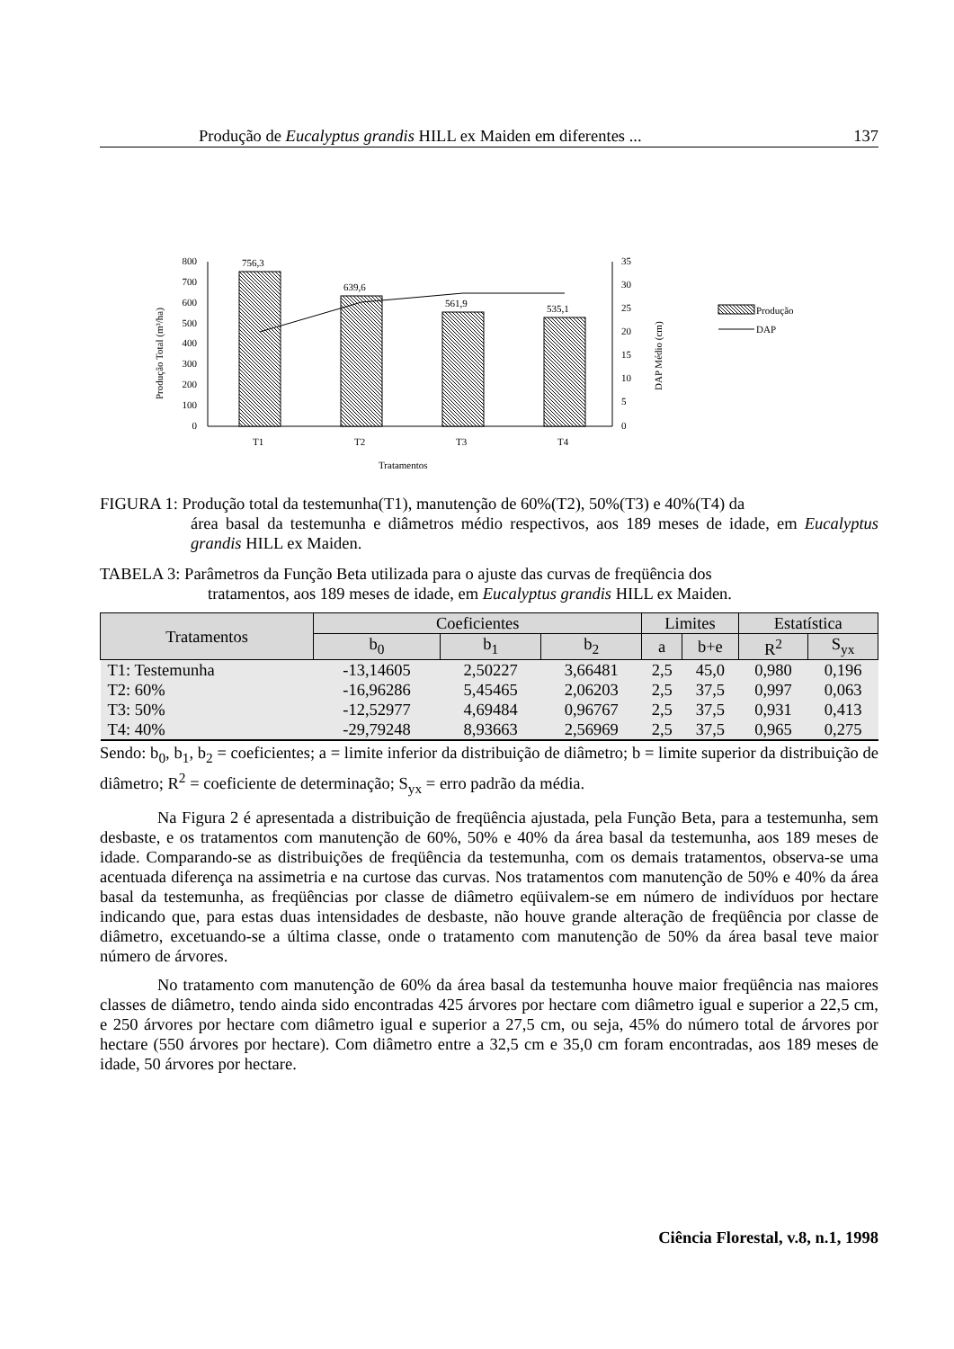Produção de Eucalyptus grandis HILL ex Maiden em diferentes ... 137
800
700
600
500
400
300
200
100
0
35
30
25
20
15
10
5
0
756,3
639,6
561,9
535,1
T1
T2
T3
T4
Tratamentos
Produção Total (m³/ha)
DAP Médio (cm)
Produção
DAP
FIGURA 1: Produção total da testemunha(T1), manutenção de 60%(T2), 50%(T3) e 40%(T4) da
área basal da testemunha e diâmetros médio respectivos, aos 189 meses de idade, em Eucalyptus grandis HILL ex Maiden.
TABELA 3: Parâmetros da Função Beta utilizada para o ajuste das curvas de freqüência dos
tratamentos, aos 189 meses de idade, em Eucalyptus grandis HILL ex Maiden.
| Tratamentos | Coeficientes | | | Limites | | Estatística | |
| --- | --- | --- | --- | --- | --- | --- | --- |
| | b<sub>0</sub> | b<sub>1</sub> | b<sub>2</sub> | a | b+e | R<sup>2</sup> | S<sub>yx</sub> |
| T1: Testemunha | -13,14605 | 2,50227 | 3,66481 | 2,5 | 45,0 | 0,980 | 0,196 |
| T2: 60% | -16,96286 | 5,45465 | 2,06203 | 2,5 | 37,5 | 0,997 | 0,063 |
| T3: 50% | -12,52977 | 4,69484 | 0,96767 | 2,5 | 37,5 | 0,931 | 0,413 |
| T4: 40% | -29,79248 | 8,93663 | 2,56969 | 2,5 | 37,5 | 0,965 | 0,275 |
Sendo: b<sub>0</sub>, b<sub>1</sub>, b<sub>2</sub> = coeficientes; a = limite inferior da distribuição de diâmetro; b = limite superior da distribuição de diâmetro; R<sup>2</sup> = coeficiente de determinação; S<sub>yx</sub> = erro padrão da média.
Na Figura 2 é apresentada a distribuição de freqüência ajustada, pela Função Beta, para a testemunha, sem desbaste, e os tratamentos com manutenção de 60%, 50% e 40% da área basal da testemunha, aos 189 meses de idade. Comparando-se as distribuições de freqüência da testemunha, com os demais tratamentos, observa-se uma acentuada diferença na assimetria e na curtose das curvas. Nos tratamentos com manutenção de 50% e 40% da área basal da testemunha, as freqüências por classe de diâmetro eqüivalem-se em número de indivíduos por hectare indicando que, para estas duas intensidades de desbaste, não houve grande alteração de freqüência por classe de diâmetro, excetuando-se a última classe, onde o tratamento com manutenção de 50% da área basal teve maior número de árvores.
No tratamento com manutenção de 60% da área basal da testemunha houve maior freqüência nas maiores classes de diâmetro, tendo ainda sido encontradas 425 árvores por hectare com diâmetro igual e superior a 22,5 cm, e 250 árvores por hectare com diâmetro igual e superior a 27,5 cm, ou seja, 45% do número total de árvores por hectare (550 árvores por hectare). Com diâmetro entre a 32,5 cm e 35,0 cm foram encontradas, aos 189 meses de idade, 50 árvores por hectare.
Ciência Florestal, v.8, n.1, 1998